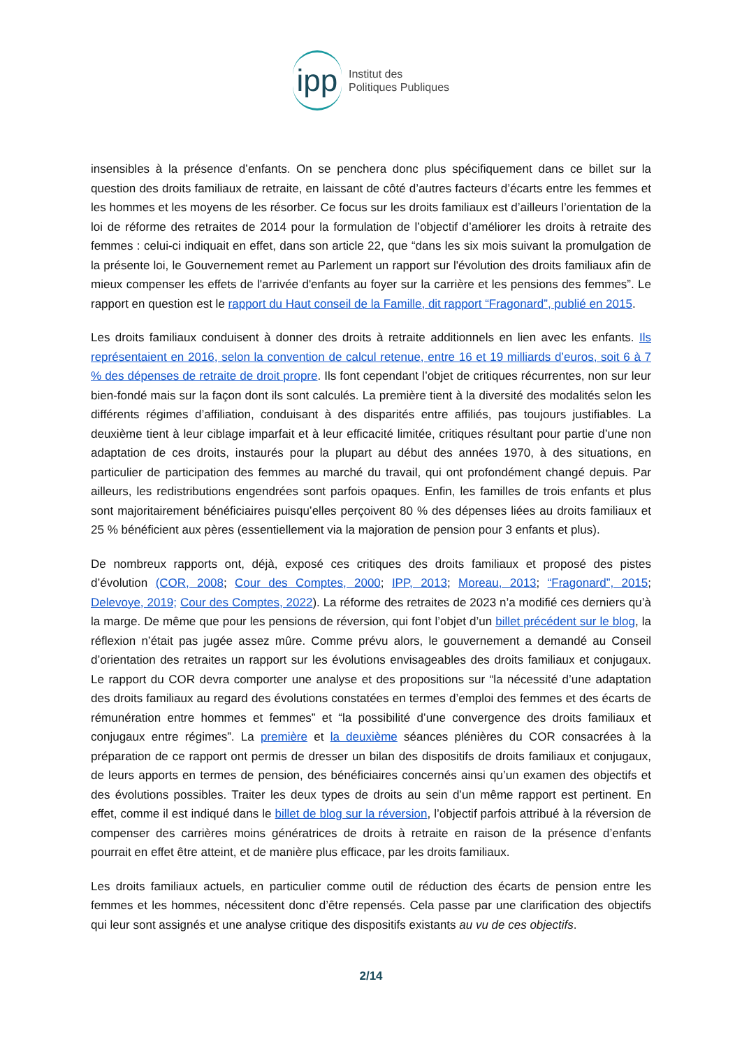ipp
Institut des
Politiques Publiques
insensibles à la présence d’enfants. On se penchera donc plus spécifiquement dans ce billet sur la question des droits familiaux de retraite, en laissant de côté d’autres facteurs d’écarts entre les femmes et les hommes et les moyens de les résorber. Ce focus sur les droits familiaux est d’ailleurs l’orientation de la loi de réforme des retraites de 2014 pour la formulation de l’objectif d’améliorer les droits à retraite des femmes : celui-ci indiquait en effet, dans son article 22, que “dans les six mois suivant la promulgation de la présente loi, le Gouvernement remet au Parlement un rapport sur l'évolution des droits familiaux afin de mieux compenser les effets de l'arrivée d'enfants au foyer sur la carrière et les pensions des femmes”. Le rapport en question est le rapport du Haut conseil de la Famille, dit rapport “Fragonard”, publié en 2015.
Les droits familiaux conduisent à donner des droits à retraite additionnels en lien avec les enfants. Ils représentaient en 2016, selon la convention de calcul retenue, entre 16 et 19 milliards d’euros, soit 6 à 7 % des dépenses de retraite de droit propre. Ils font cependant l’objet de critiques récurrentes, non sur leur bien-fondé mais sur la façon dont ils sont calculés. La première tient à la diversité des modalités selon les différents régimes d’affiliation, conduisant à des disparités entre affiliés, pas toujours justifiables. La deuxième tient à leur ciblage imparfait et à leur efficacité limitée, critiques résultant pour partie d’une non adaptation de ces droits, instaurés pour la plupart au début des années 1970, à des situations, en particulier de participation des femmes au marché du travail, qui ont profondément changé depuis. Par ailleurs, les redistributions engendrées sont parfois opaques. Enfin, les familles de trois enfants et plus sont majoritairement bénéficiaires puisqu’elles perçoivent 80 % des dépenses liées au droits familiaux et 25 % bénéficient aux pères (essentiellement via la majoration de pension pour 3 enfants et plus).
De nombreux rapports ont, déjà, exposé ces critiques des droits familiaux et proposé des pistes d’évolution (COR, 2008; Cour des Comptes, 2000; IPP, 2013; Moreau, 2013; “Fragonard”, 2015; Delevoye, 2019; Cour des Comptes, 2022). La réforme des retraites de 2023 n’a modifié ces derniers qu’à la marge. De même que pour les pensions de réversion, qui font l’objet d’un billet précédent sur le blog, la réflexion n’était pas jugée assez mûre. Comme prévu alors, le gouvernement a demandé au Conseil d’orientation des retraites un rapport sur les évolutions envisageables des droits familiaux et conjugaux. Le rapport du COR devra comporter une analyse et des propositions sur “la nécessité d’une adaptation des droits familiaux au regard des évolutions constatées en termes d’emploi des femmes et des écarts de rémunération entre hommes et femmes” et “la possibilité d’une convergence des droits familiaux et conjugaux entre régimes”. La première et la deuxième séances plénières du COR consacrées à la préparation de ce rapport ont permis de dresser un bilan des dispositifs de droits familiaux et conjugaux, de leurs apports en termes de pension, des bénéficiaires concernés ainsi qu’un examen des objectifs et des évolutions possibles. Traiter les deux types de droits au sein d’un même rapport est pertinent. En effet, comme il est indiqué dans le billet de blog sur la réversion, l’objectif parfois attribué à la réversion de compenser des carrières moins génératrices de droits à retraite en raison de la présence d’enfants pourrait en effet être atteint, et de manière plus efficace, par les droits familiaux.
Les droits familiaux actuels, en particulier comme outil de réduction des écarts de pension entre les femmes et les hommes, nécessitent donc d’être repensés. Cela passe par une clarification des objectifs qui leur sont assignés et une analyse critique des dispositifs existants au vu de ces objectifs.
2/14